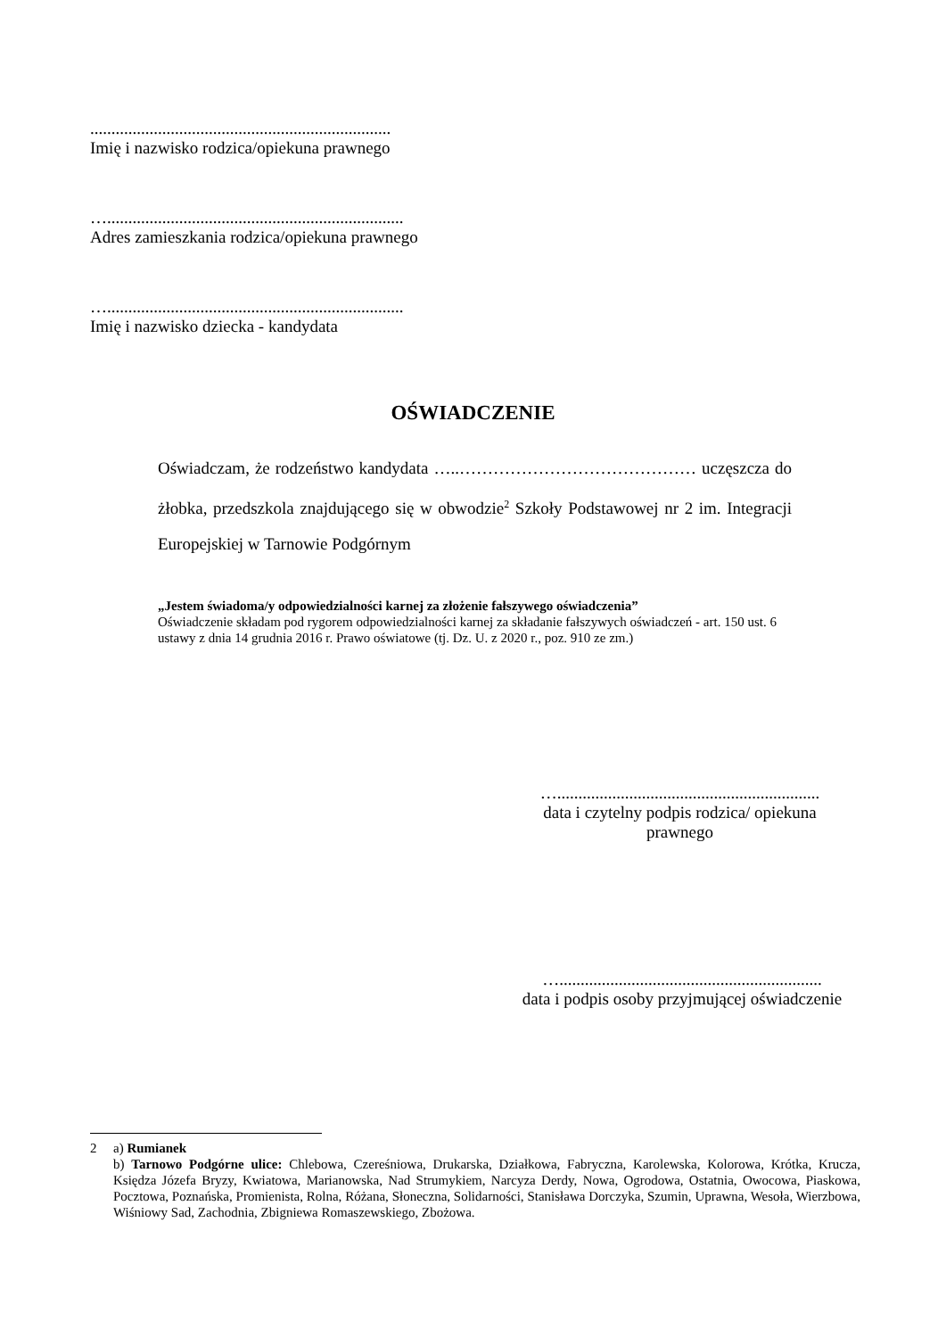.......................................................................
Imię i nazwisko rodzica/opiekuna prawnego
…......................................................................
Adres zamieszkania rodzica/opiekuna prawnego
…......................................................................
Imię i nazwisko dziecka - kandydata
OŚWIADCZENIE
Oświadczam, że rodzeństwo kandydata …..…………………………………… uczęszcza do żłobka, przedszkola znajdującego się w obwodzie<sup>2</sup> Szkoły Podstawowej nr 2 im. Integracji Europejskiej w Tarnowie Podgórnym
„Jestem świadoma/y odpowiedzialności karnej za złożenie fałszywego oświadczenia”
Oświadczenie składam pod rygorem odpowiedzialności karnej za składanie fałszywych oświadczeń - art. 150 ust. 6 ustawy z dnia 14 grudnia 2016 r. Prawo oświatowe (tj. Dz. U. z 2020 r., poz. 910 ze zm.)
…..............................................................
data i czytelny podpis rodzica/ opiekuna prawnego
…..............................................................
data i podpis osoby przyjmującej oświadczenie
2 a) Rumianek
b) Tarnowo Podgórne ulice: Chlebowa, Czereśniowa, Drukarska, Działkowa, Fabryczna, Karolewska, Kolorowa, Krótka, Krucza, Księdza Józefa Bryzy, Kwiatowa, Marianowska, Nad Strumykiem, Narcyza Derdy, Nowa, Ogrodowa, Ostatnia, Owocowa, Piaskowa, Pocztowa, Poznańska, Promienista, Rolna, Różana, Słoneczna, Solidarności, Stanisława Dorczyka, Szumin, Uprawna, Wesoła, Wierzbowa, Wiśniowy Sad, Zachodnia, Zbigniewa Romaszewskiego, Zbożowa.